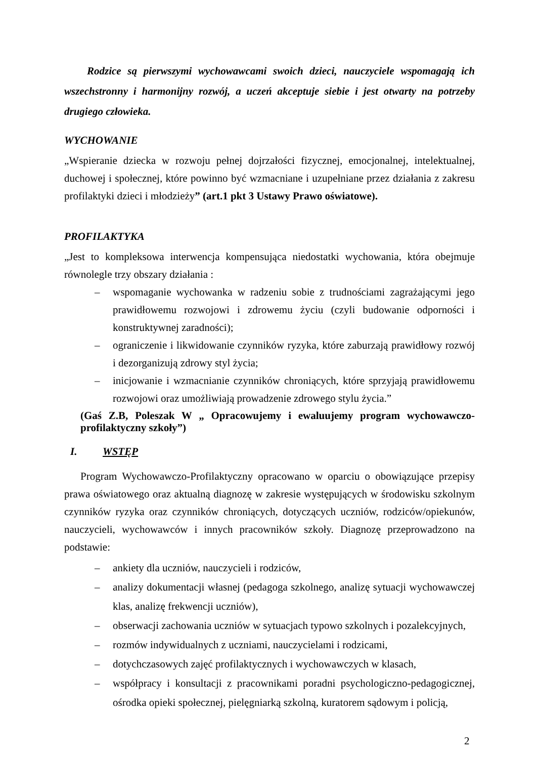Rodzice są pierwszymi wychowawcami swoich dzieci, nauczyciele wspomagają ich wszechstronny i harmonijny rozwój, a uczeń akceptuje siebie i jest otwarty na potrzeby drugiego człowieka.
WYCHOWANIE
„Wspieranie dziecka w rozwoju pełnej dojrzałości fizycznej, emocjonalnej, intelektualnej, duchowej i społecznej, które powinno być wzmacniane i uzupełniane przez działania z zakresu profilaktyki dzieci i młodzieży” (art.1 pkt 3 Ustawy Prawo oświatowe).
PROFILAKTYKA
„Jest to kompleksowa interwencja kompensująca niedostatki wychowania, która obejmuje równolegle trzy obszary działania :
– wspomaganie wychowanka w radzeniu sobie z trudnościami zagrażającymi jego prawidłowemu rozwojowi i zdrowemu życiu (czyli budowanie odporności i konstruktywnej zaradności);
– ograniczenie i likwidowanie czynników ryzyka, które zaburzają prawidłowy rozwój i dezorganizują zdrowy styl życia;
– inicjowanie i wzmacnianie czynników chroniących, które sprzyjają prawidłowemu rozwojowi oraz umożliwiają prowadzenie zdrowego stylu życia.”
(Gaś Z.B, Poleszak W „ Opracowujemy i ewaluujemy program wychowawczo-profilaktyczny szkoły”)
I. WSTĘP
Program Wychowawczo-Profilaktyczny opracowano w oparciu o obowiązujące przepisy prawa oświatowego oraz aktualną diagnozę w zakresie występujących w środowisku szkolnym czynników ryzyka oraz czynników chroniących, dotyczących uczniów, rodziców/opiekunów, nauczycieli, wychowawców i innych pracowników szkoły. Diagnozę przeprowadzono na podstawie:
– ankiety dla uczniów, nauczycieli i rodziców,
– analizy dokumentacji własnej (pedagoga szkolnego, analizę sytuacji wychowawczej klas, analizę frekwencji uczniów),
– obserwacji zachowania uczniów w sytuacjach typowo szkolnych i pozalekcyjnych,
– rozmów indywidualnych z uczniami, nauczycielami i rodzicami,
– dotychczasowych zajęć profilaktycznych i wychowawczych w klasach,
– współpracy i konsultacji z pracownikami poradni psychologiczno-pedagogicznej, ośrodka opieki społecznej, pielęgniarką szkolną, kuratorem sądowym i policją,
2